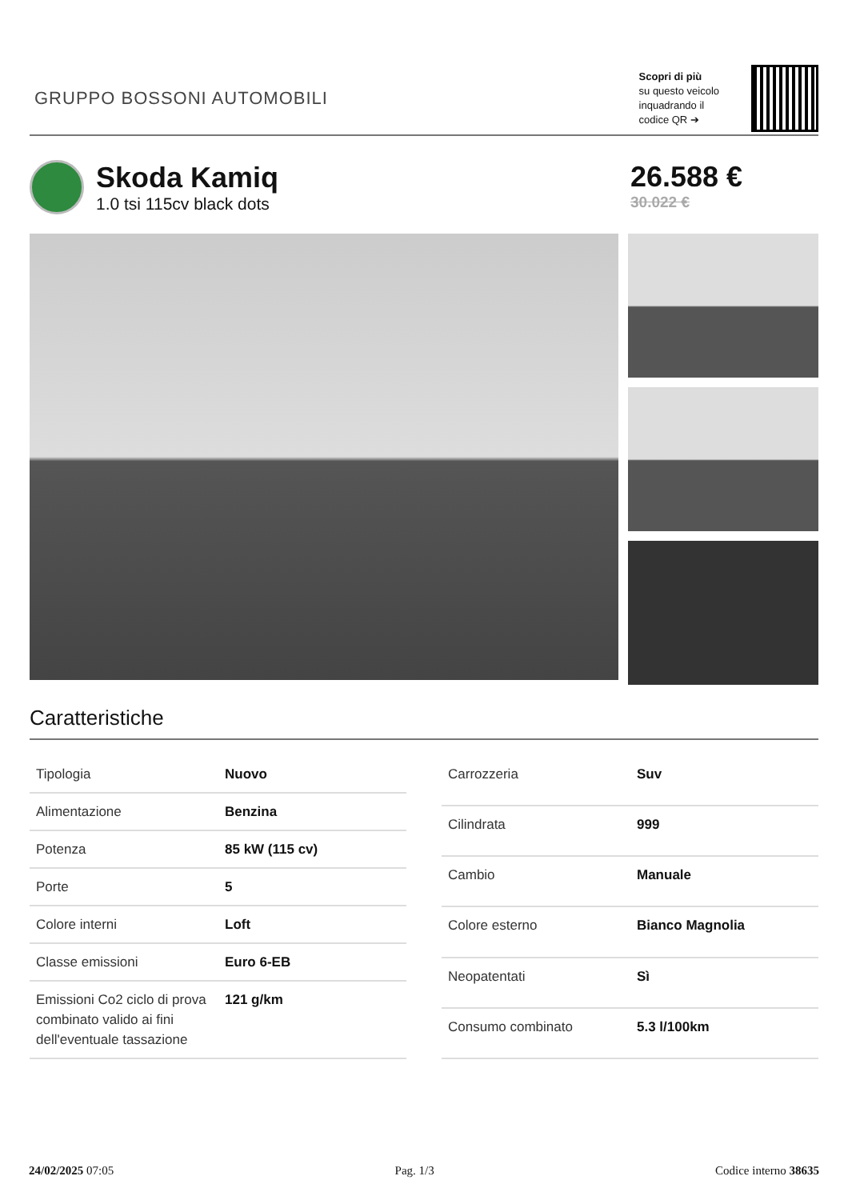GRUPPO BOSSONI AUTOMOBILI
Scopri di più
su questo veicolo
inquadrando il
codice QR ➔
Skoda Kamiq
1.0 tsi 115cv black dots
26.588 €
30.022 €
Caratteristiche
| Tipologia | Nuovo |
| Alimentazione | Benzina |
| Potenza | 85 kW (115 cv) |
| Porte | 5 |
| Colore interni | Loft |
| Classe emissioni | Euro 6-EB |
| Emissioni Co2 ciclo di prova combinato valido ai fini dell'eventuale tassazione | 121 g/km |
| Carrozzeria | Suv |
| Cilindrata | 999 |
| Cambio | Manuale |
| Colore esterno | Bianco Magnolia |
| Neopatentati | Sì |
| Consumo combinato | 5.3 l/100km |
24/02/2025 07:05 Pag. 1/3 Codice interno 38635